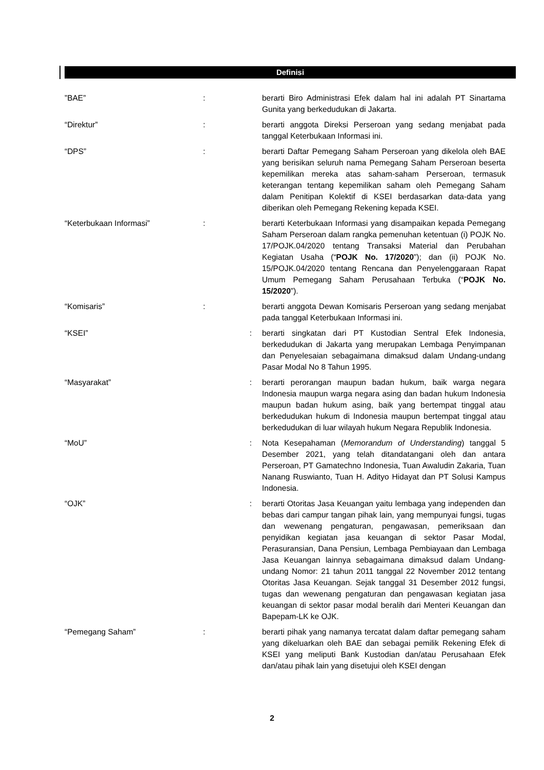Definisi
| ”BAE” | : | berarti Biro Administrasi Efek dalam hal ini adalah PT Sinartama Gunita yang berkedudukan di Jakarta. |
| “Direktur” | : | berarti anggota Direksi Perseroan yang sedang menjabat pada tanggal Keterbukaan Informasi ini. |
| “DPS” | : | berarti Daftar Pemegang Saham Perseroan yang dikelola oleh BAE yang berisikan seluruh nama Pemegang Saham Perseroan beserta kepemilikan mereka atas saham-saham Perseroan, termasuk keterangan tentang kepemilikan saham oleh Pemegang Saham dalam Penitipan Kolektif di KSEI berdasarkan data-data yang diberikan oleh Pemegang Rekening kepada KSEI. |
| “Keterbukaan Informasi” | : | berarti Keterbukaan Informasi yang disampaikan kepada Pemegang Saham Perseroan dalam rangka pemenuhan ketentuan (i) POJK No. 17/POJK.04/2020 tentang Transaksi Material dan Perubahan Kegiatan Usaha (“ POJK No. 17/2020 ”); dan (ii) POJK No. 15/POJK.04/2020 tentang Rencana dan Penyelenggaraan Rapat Umum Pemegang Saham Perusahaan Terbuka (“ POJK No. 15/2020 ”). |
| “Komisaris” | : | berarti anggota Dewan Komisaris Perseroan yang sedang menjabat pada tanggal Keterbukaan Informasi ini. |
| “KSEI” | : | berarti singkatan dari PT Kustodian Sentral Efek Indonesia, berkedudukan di Jakarta yang merupakan Lembaga Penyimpanan dan Penyelesaian sebagaimana dimaksud dalam Undang-undang Pasar Modal No 8 Tahun 1995. |
| “Masyarakat” | : | berarti perorangan maupun badan hukum, baik warga negara Indonesia maupun warga negara asing dan badan hukum Indonesia maupun badan hukum asing, baik yang bertempat tinggal atau berkedudukan hukum di Indonesia maupun bertempat tinggal atau berkedudukan di luar wilayah hukum Negara Republik Indonesia. |
| “MoU” | : | Nota Kesepahaman ( Memorandum of Understanding ) tanggal 5 Desember 2021, yang telah ditandatangani oleh dan antara Perseroan, PT Gamatechno Indonesia, Tuan Awaludin Zakaria, Tuan Nanang Ruswianto, Tuan H. Adityo Hidayat dan PT Solusi Kampus Indonesia. |
| “OJK” | : | berarti Otoritas Jasa Keuangan yaitu lembaga yang independen dan bebas dari campur tangan pihak lain, yang mempunyai fungsi, tugas dan wewenang pengaturan, pengawasan, pemeriksaan dan penyidikan kegiatan jasa keuangan di sektor Pasar Modal, Perasuransian, Dana Pensiun, Lembaga Pembiayaan dan Lembaga Jasa Keuangan lainnya sebagaimana dimaksud dalam Undang-undang Nomor: 21 tahun 2011 tanggal 22 November 2012 tentang Otoritas Jasa Keuangan. Sejak tanggal 31 Desember 2012 fungsi, tugas dan wewenang pengaturan dan pengawasan kegiatan jasa keuangan di sektor pasar modal beralih dari Menteri Keuangan dan Bapepam-LK ke OJK. |
| “Pemegang Saham” | : | berarti pihak yang namanya tercatat dalam daftar pemegang saham yang dikeluarkan oleh BAE dan sebagai pemilik Rekening Efek di KSEI yang meliputi Bank Kustodian dan/atau Perusahaan Efek dan/atau pihak lain yang disetujui oleh KSEI dengan |
2